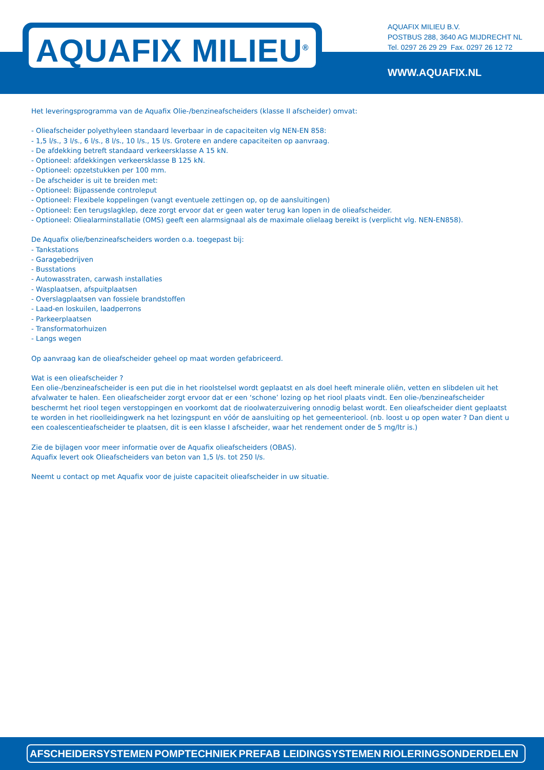AQUAFIX MILIEU<sup>®</sup>
AQUAFIX MILIEU B.V.
POSTBUS 288, 3640 AG MIJDRECHT NL
Tel. 0297 26 29 29 Fax. 0297 26 12 72
WWW.AQUAFIX.NL
Het leveringsprogramma van de Aquafix Olie-/benzineafscheiders (klasse II afscheider) omvat:
- Olieafscheider polyethyleen standaard leverbaar in de capaciteiten vlg NEN-EN 858:
- 1,5 l/s., 3 l/s., 6 l/s., 8 l/s., 10 l/s., 15 l/s. Grotere en andere capaciteiten op aanvraag.
- De afdekking betreft standaard verkeersklasse A 15 kN.
- Optioneel: afdekkingen verkeersklasse B 125 kN.
- Optioneel: opzetstukken per 100 mm.
- De afscheider is uit te breiden met:
- Optioneel: Bijpassende controleput
- Optioneel: Flexibele koppelingen (vangt eventuele zettingen op, op de aansluitingen)
- Optioneel: Een terugslagklep, deze zorgt ervoor dat er geen water terug kan lopen in de olieafscheider.
- Optioneel: Oliealarminstallatie (OMS) geeft een alarmsignaal als de maximale olielaag bereikt is (verplicht vlg. NEN-EN858).
De Aquafix olie/benzineafscheiders worden o.a. toegepast bij:
- Tankstations
- Garagebedrijven
- Busstations
- Autowasstraten, carwash installaties
- Wasplaatsen, afspuitplaatsen
- Overslagplaatsen van fossiele brandstoffen
- Laad-en loskuilen, laadperrons
- Parkeerplaatsen
- Transformatorhuizen
- Langs wegen
Op aanvraag kan de olieafscheider geheel op maat worden gefabriceerd.
Wat is een olieafscheider ?
Een olie-/benzineafscheider is een put die in het rioolstelsel wordt geplaatst en als doel heeft minerale oliën, vetten en slibdelen uit het afvalwater te halen. Een olieafscheider zorgt ervoor dat er een ‘schone’ lozing op het riool plaats vindt. Een olie-/benzineafscheider beschermt het riool tegen verstoppingen en voorkomt dat de rioolwaterzuivering onnodig belast wordt. Een olieafscheider dient geplaatst te worden in het rioolleidingwerk na het lozingspunt en vóór de aansluiting op het gemeenteriool. (nb. loost u op open water ? Dan dient u een coalescentieafscheider te plaatsen, dit is een klasse I afscheider, waar het rendement onder de 5 mg/ltr is.)
Zie de bijlagen voor meer informatie over de Aquafix olieafscheiders (OBAS).
Aquafix levert ook Olieafscheiders van beton van 1,5 l/s. tot 250 l/s.
Neemt u contact op met Aquafix voor de juiste capaciteit olieafscheider in uw situatie.
AFSCHEIDERSYSTEMEN POMPTECHNIEK PREFAB LEIDINGSYSTEMEN RIOLERINGSONDERDELEN